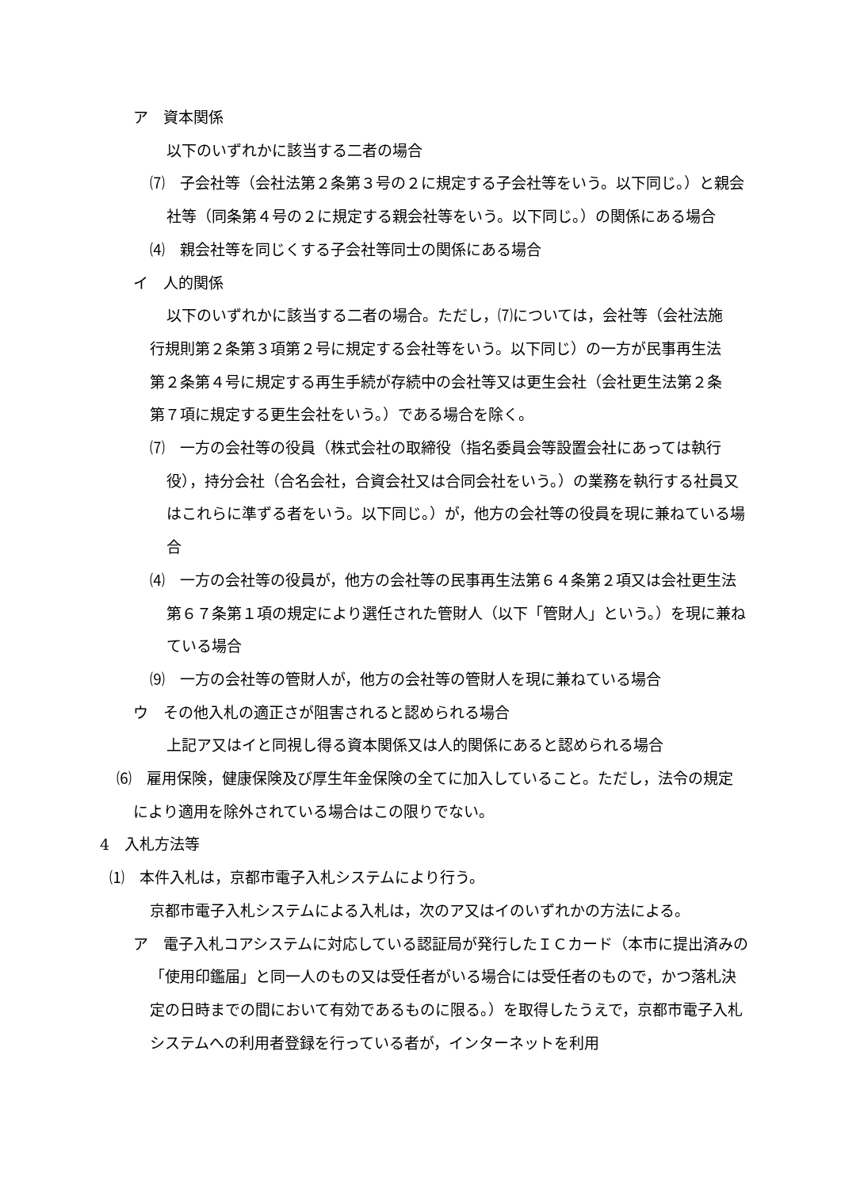ア　資本関係
以下のいずれかに該当する二者の場合
⑺　子会社等（会社法第２条第３号の２に規定する子会社等をいう。以下同じ。）と親会社等（同条第４号の２に規定する親会社等をいう。以下同じ。）の関係にある場合
⑷　親会社等を同じくする子会社等同士の関係にある場合
イ　人的関係
以下のいずれかに該当する二者の場合。ただし，⑺については，会社等（会社法施行規則第２条第３項第２号に規定する会社等をいう。以下同じ）の一方が民事再生法第２条第４号に規定する再生手続が存続中の会社等又は更生会社（会社更生法第２条第７項に規定する更生会社をいう。）である場合を除く。
⑺　一方の会社等の役員（株式会社の取締役（指名委員会等設置会社にあっては執行役），持分会社（合名会社，合資会社又は合同会社をいう。）の業務を執行する社員又はこれらに準ずる者をいう。以下同じ。）が，他方の会社等の役員を現に兼ねている場合
⑷　一方の会社等の役員が，他方の会社等の民事再生法第６４条第２項又は会社更生法第６７条第１項の規定により選任された管財人（以下「管財人」という。）を現に兼ねている場合
⑼　一方の会社等の管財人が，他方の会社等の管財人を現に兼ねている場合
ウ　その他入札の適正さが阻害されると認められる場合
上記ア又はイと同視し得る資本関係又は人的関係にあると認められる場合
⑹　雇用保険，健康保険及び厚生年金保険の全てに加入していること。ただし，法令の規定により適用を除外されている場合はこの限りでない。
4　入札方法等
⑴　本件入札は，京都市電子入札システムにより行う。
京都市電子入札システムによる入札は，次のア又はイのいずれかの方法による。
ア　電子入札コアシステムに対応している認証局が発行したＩＣカード（本市に提出済みの「使用印鑑届」と同一人のもの又は受任者がいる場合には受任者のもので，かつ落札決定の日時までの間において有効であるものに限る。）を取得したうえで，京都市電子入札システムへの利用者登録を行っている者が，インターネットを利用